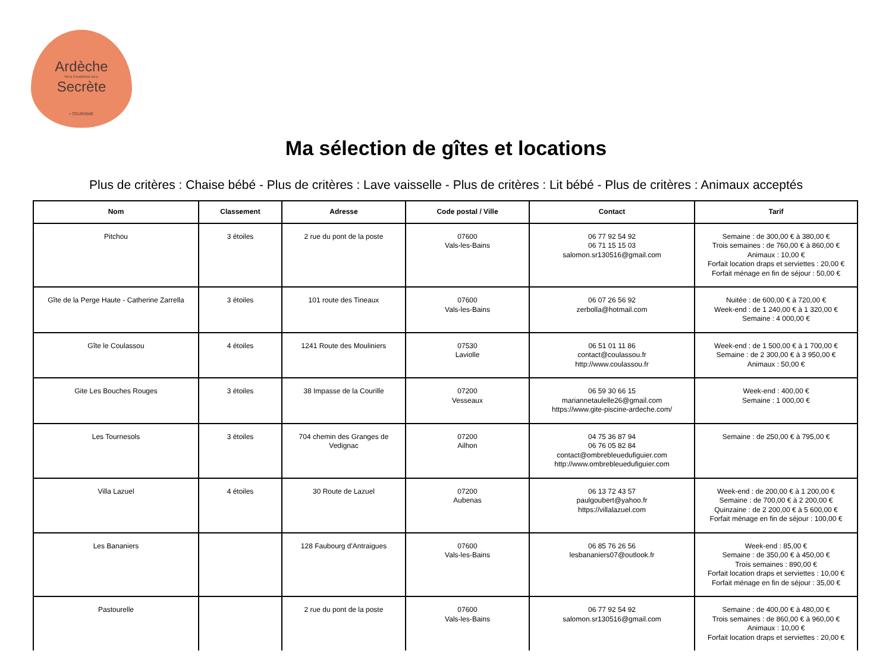Ardèche
PAYS D'AUBENAS VALS
Secrète
• TOURISME
Ma sélection de gîtes et locations
Plus de critères : Chaise bébé - Plus de critères : Lave vaisselle - Plus de critères : Lit bébé - Plus de critères : Animaux acceptés
| Nom | Classement | Adresse | Code postal / Ville | Contact | Tarif |
| --- | --- | --- | --- | --- | --- |
| Pitchou | 3 étoiles | 2 rue du pont de la poste | 07600 Vals-les-Bains | 06 77 92 54 92 06 71 15 15 03 salomon.sr130516@gmail.com | Semaine : de 300,00 € à 380,00 € Trois semaines : de 760,00 € à 860,00 € Animaux : 10,00 € Forfait location draps et serviettes : 20,00 € Forfait ménage en fin de séjour : 50,00 € |
| Gîte de la Perge Haute - Catherine Zarrella | 3 étoiles | 101 route des Tineaux | 07600 Vals-les-Bains | 06 07 26 56 92 zerbolla@hotmail.com | Nuitée : de 600,00 € à 720,00 € Week-end : de 1 240,00 € à 1 320,00 € Semaine : 4 000,00 € |
| Gîte le Coulassou | 4 étoiles | 1241 Route des Mouliniers | 07530 Laviolle | 06 51 01 11 86 contact@coulassou.fr http://www.coulassou.fr | Week-end : de 1 500,00 € à 1 700,00 € Semaine : de 2 300,00 € à 3 950,00 € Animaux : 50,00 € |
| Gite Les Bouches Rouges | 3 étoiles | 38 Impasse de la Courille | 07200 Vesseaux | 06 59 30 66 15 mariannetaulelle26@gmail.com https://www.gite-piscine-ardeche.com/ | Week-end : 400,00 € Semaine : 1 000,00 € |
| Les Tournesols | 3 étoiles | 704 chemin des Granges de Vedignac | 07200 Ailhon | 04 75 36 87 94 06 76 05 82 84 contact@ombrebleuedufiguier.com http://www.ombrebleuedufiguier.com | Semaine : de 250,00 € à 795,00 € |
| Villa Lazuel | 4 étoiles | 30 Route de Lazuel | 07200 Aubenas | 06 13 72 43 57 paulgoubert@yahoo.fr https://villalazuel.com | Week-end : de 200,00 € à 1 200,00 € Semaine : de 700,00 € à 2 200,00 € Quinzaine : de 2 200,00 € à 5 600,00 € Forfait ménage en fin de séjour : 100,00 € |
| Les Bananiers | | 128 Faubourg d'Antraigues | 07600 Vals-les-Bains | 06 85 76 26 56 lesbananiers07@outlook.fr | Week-end : 85,00 € Semaine : de 350,00 € à 450,00 € Trois semaines : 890,00 € Forfait location draps et serviettes : 10,00 € Forfait ménage en fin de séjour : 35,00 € |
| Pastourelle | | 2 rue du pont de la poste | 07600 Vals-les-Bains | 06 77 92 54 92 salomon.sr130516@gmail.com | Semaine : de 400,00 € à 480,00 € Trois semaines : de 860,00 € à 960,00 € Animaux : 10,00 € Forfait location draps et serviettes : 20,00 € |